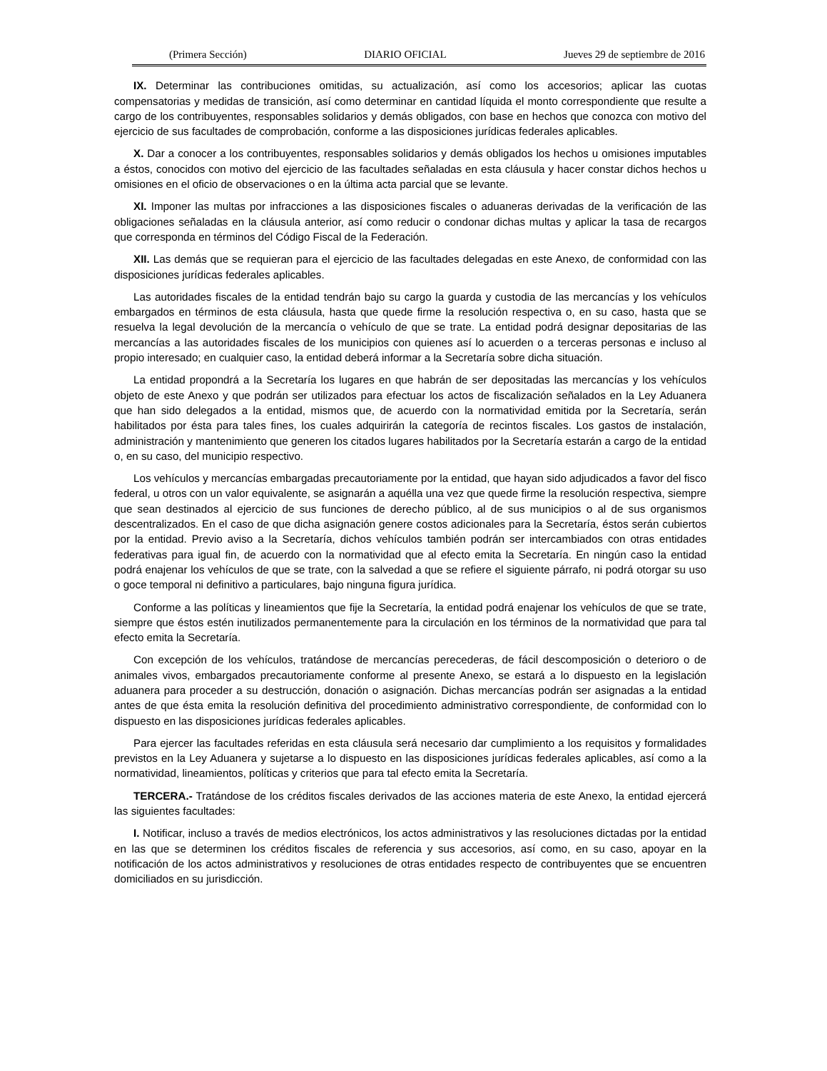(Primera Sección) DIARIO OFICIAL Jueves 29 de septiembre de 2016
IX. Determinar las contribuciones omitidas, su actualización, así como los accesorios; aplicar las cuotas compensatorias y medidas de transición, así como determinar en cantidad líquida el monto correspondiente que resulte a cargo de los contribuyentes, responsables solidarios y demás obligados, con base en hechos que conozca con motivo del ejercicio de sus facultades de comprobación, conforme a las disposiciones jurídicas federales aplicables.
X. Dar a conocer a los contribuyentes, responsables solidarios y demás obligados los hechos u omisiones imputables a éstos, conocidos con motivo del ejercicio de las facultades señaladas en esta cláusula y hacer constar dichos hechos u omisiones en el oficio de observaciones o en la última acta parcial que se levante.
XI. Imponer las multas por infracciones a las disposiciones fiscales o aduaneras derivadas de la verificación de las obligaciones señaladas en la cláusula anterior, así como reducir o condonar dichas multas y aplicar la tasa de recargos que corresponda en términos del Código Fiscal de la Federación.
XII. Las demás que se requieran para el ejercicio de las facultades delegadas en este Anexo, de conformidad con las disposiciones jurídicas federales aplicables.
Las autoridades fiscales de la entidad tendrán bajo su cargo la guarda y custodia de las mercancías y los vehículos embargados en términos de esta cláusula, hasta que quede firme la resolución respectiva o, en su caso, hasta que se resuelva la legal devolución de la mercancía o vehículo de que se trate. La entidad podrá designar depositarias de las mercancías a las autoridades fiscales de los municipios con quienes así lo acuerden o a terceras personas e incluso al propio interesado; en cualquier caso, la entidad deberá informar a la Secretaría sobre dicha situación.
La entidad propondrá a la Secretaría los lugares en que habrán de ser depositadas las mercancías y los vehículos objeto de este Anexo y que podrán ser utilizados para efectuar los actos de fiscalización señalados en la Ley Aduanera que han sido delegados a la entidad, mismos que, de acuerdo con la normatividad emitida por la Secretaría, serán habilitados por ésta para tales fines, los cuales adquirirán la categoría de recintos fiscales. Los gastos de instalación, administración y mantenimiento que generen los citados lugares habilitados por la Secretaría estarán a cargo de la entidad o, en su caso, del municipio respectivo.
Los vehículos y mercancías embargadas precautoriamente por la entidad, que hayan sido adjudicados a favor del fisco federal, u otros con un valor equivalente, se asignarán a aquélla una vez que quede firme la resolución respectiva, siempre que sean destinados al ejercicio de sus funciones de derecho público, al de sus municipios o al de sus organismos descentralizados. En el caso de que dicha asignación genere costos adicionales para la Secretaría, éstos serán cubiertos por la entidad. Previo aviso a la Secretaría, dichos vehículos también podrán ser intercambiados con otras entidades federativas para igual fin, de acuerdo con la normatividad que al efecto emita la Secretaría. En ningún caso la entidad podrá enajenar los vehículos de que se trate, con la salvedad a que se refiere el siguiente párrafo, ni podrá otorgar su uso o goce temporal ni definitivo a particulares, bajo ninguna figura jurídica.
Conforme a las políticas y lineamientos que fije la Secretaría, la entidad podrá enajenar los vehículos de que se trate, siempre que éstos estén inutilizados permanentemente para la circulación en los términos de la normatividad que para tal efecto emita la Secretaría.
Con excepción de los vehículos, tratándose de mercancías perecederas, de fácil descomposición o deterioro o de animales vivos, embargados precautoriamente conforme al presente Anexo, se estará a lo dispuesto en la legislación aduanera para proceder a su destrucción, donación o asignación. Dichas mercancías podrán ser asignadas a la entidad antes de que ésta emita la resolución definitiva del procedimiento administrativo correspondiente, de conformidad con lo dispuesto en las disposiciones jurídicas federales aplicables.
Para ejercer las facultades referidas en esta cláusula será necesario dar cumplimiento a los requisitos y formalidades previstos en la Ley Aduanera y sujetarse a lo dispuesto en las disposiciones jurídicas federales aplicables, así como a la normatividad, lineamientos, políticas y criterios que para tal efecto emita la Secretaría.
TERCERA.- Tratándose de los créditos fiscales derivados de las acciones materia de este Anexo, la entidad ejercerá las siguientes facultades:
I. Notificar, incluso a través de medios electrónicos, los actos administrativos y las resoluciones dictadas por la entidad en las que se determinen los créditos fiscales de referencia y sus accesorios, así como, en su caso, apoyar en la notificación de los actos administrativos y resoluciones de otras entidades respecto de contribuyentes que se encuentren domiciliados en su jurisdicción.